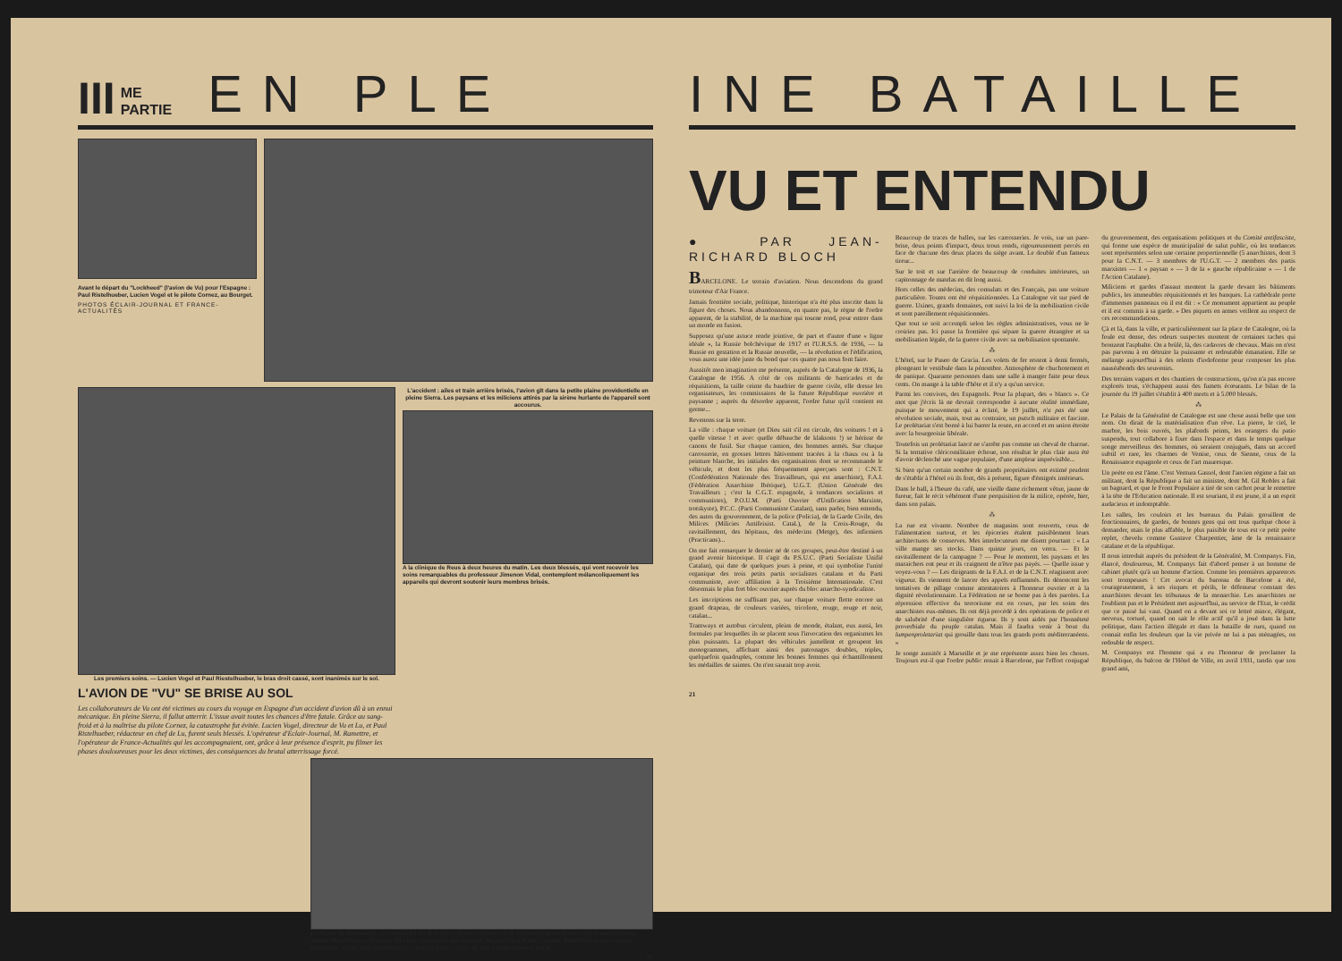III ME
PARTIE EN PLE
Avant le départ du "Lockheed" (l'avion de Vu) pour l'Espagne : Paul Ristelhueber, Lucien Vogel et le pilote Cornez, au Bourget.
PHOTOS ÉCLAIR-JOURNAL ET FRANCE-ACTUALITÉS
Les premiers soins. — Lucien Vogel et Paul Riestelhueber, le bras droit cassé, sont inanimés sur le sol.
L'AVION DE "VU" SE BRISE AU SOL
Les collaborateurs de Vu ont été victimes au cours du voyage en Espagne d'un accident d'avion dû à un ennui mécanique. En pleine Sierra, il fallut atterrir. L'issue avait toutes les chances d'être fatale. Grâce au sang-froid et à la maîtrise du pilote Cornez, la catastrophe fut évitée. Lucien Vogel, directeur de Vu et Lu, et Paul Ristelhueber, rédacteur en chef de Lu, furent seuls blessés. L'opérateur d'Eclair-Journal, M. Ramettre, et l'opérateur de France-Actualités qui les accompagnaient, ont, grâce à leur présence d'esprit, pu filmer les phases douloureuses pour les deux victimes, des conséquences du brutal atterrissage forcé.
L'accident : ailes et train arrière brisés, l'avion gît dans la petite plaine providentielle en pleine Sierra. Les paysans et les miliciens attirés par la sirène hurlante de l'appareil sont accourus.
A la clinique de Reus à deux heures du matin. Les deux blessés, qui vont recevoir les soins remarquables du professeur Jimenon Vidal, contemplent mélancoliquement les appareils qui devront soutenir leurs membres brisés.
Le départ de Barcelone. - Le conseiller de la Culture, Ventura Gassol, et le secrétaire général des milices antifascistes, Jaume Miravitllès, sont venus dire leur sympathie aux blessés. De gauche à droite : Jaume Miravitllès, Lucien Vogel, Madeleine Jacob, Paul Ristelhueber, Ventura Gassol et un de nos collaborateurs, Soria.
20
INE BATAILLE
VU ET ENTENDU
● PAR JEAN-RICHARD BLOCH
BARCELONE. Le terrain d'aviation. Nous descendons du grand trimoteur d'Air France.
Jamais frontière sociale, politique, historique n'a été plus inscrite dans la figure des choses. Nous abandonnons, en quatre pas, le règne de l'ordre apparent, de la stabilité, de la machine qui tourne rond, pour entrer dans un monde en fusion.
Supposez qu'une astuce rende jointive, de part et d'autre d'une « ligne idéale », la Russie bolchévique de 1917 et l'U.R.S.S. de 1936, — la Russie en gestation et la Russie nouvelle, — la révolution et l'édification, vous aurez une idée juste du bond que ces quatre pas nous font faire.
Aussitôt mon imagination me présente, auprès de la Catalogne de 1936, la Catalogne de 1956. A côté de ces militants de barricades et de réquisitions, la taille ceinte du baudrier de guerre civile, elle dresse les organisateurs, les commissaires de la future République ouvrière et paysanne ; auprès du désordre apparent, l'ordre futur qu'il contient en germe...
Revenons sur la terre.
La ville : chaque voiture (et Dieu sait s'il en circule, des voitures ! et à quelle vitesse ! et avec quelle débauche de klaksons !) se hérisse de canons de fusil. Sur chaque camion, des hommes armés. Sur chaque carrosserie, en grosses lettres hâtivement tracées à la chaux ou à la peinture blanche, les initiales des organisations dont se recommande le véhicule, et dont les plus fréquemment aperçues sont : C.N.T. (Confédération Nationale des Travailleurs, qui est anarchiste), F.A.I. (Fédération Anarchiste Ibérique), U.G.T. (Union Générale des Travailleurs ; c'est la C.G.T. espagnole, à tendances socialistes et communistes), P.O.U.M. (Parti Ouvrier d'Unification Marxiste, trotskyste), P.C.C. (Parti Communiste Catalan), sans parler, bien entendu, des autos du gouvernement, de la police (Policia), de la Garde Civile, des Milices (Milicies Antifeixist. Catal.), de la Croix-Rouge, du ravitaillement, des hôpitaux, des médecins (Metge), des infirmiers (Practicans)...
On me fait remarquer le dernier né de ces groupes, peut-être destiné à un grand avenir historique. Il s'agit du P.S.U.C. (Parti Socialiste Unifié Catalan), qui date de quelques jours à peine, et qui symbolise l'unité organique des trois petits partis socialistes catalans et du Parti communiste, avec affiliation à la Troisième Internationale. C'est désormais le plus fort bloc ouvrier auprès du bloc anarcho-syndicaliste.
Les inscriptions ne suffisant pas, sur chaque voiture flotte encore un grand drapeau, de couleurs variées, tricolore, rouge, rouge et noir, catalan...
Tramways et autobus circulent, pleins de monde, étalant, eux aussi, les formules par lesquelles ils se placent sous l'invocation des organismes les plus puissants. La plupart des véhicules jumellent et groupent les monogrammes, affichant ainsi des patronages doubles, triples, quelquefois quadruples, comme les bonnes femmes qui échantillonnent les médailles de saintes. On n'en saurait trop avoir.
Beaucoup de traces de balles, sur les carrosseries. Je vois, sur un pare-brise, deux points d'impact, deux trous ronds, rigoureusement percés en face de chacune des deux places du siège avant. Le doublé d'un fameux tireur...
Sur le toit et sur l'arrière de beaucoup de conduites intérieures, un capitonnage de matelas en dit long aussi.
Hors celles des médecins, des consulats et des Français, pas une voiture particulière. Toutes ont été réquisitionnées. La Catalogne vit sur pied de guerre. Usines, grands domaines, ont suivi la loi de la mobilisation civile et sont pareillement réquisitionnées.
Que tout se soit accompli selon les règles administratives, vous ne le croiriez pas. Ici passe la frontière qui sépare la guerre étrangère et sa mobilisation légale, de la guerre civile avec sa mobilisation spontanée.
⁂
L'hôtel, sur le Paseo de Gracia. Les volets de fer restent à demi fermés, plongeant le vestibule dans la pénombre. Atmosphère de chuchotement et de panique. Quarante personnes dans une salle à manger faite pour deux cents. On mange à la table d'hôte et il n'y a qu'un service.
Parmi les convives, des Espagnols. Pour la plupart, des « blancs ». Ce mot que j'écris là ne devrait correspondre à aucune réalité immédiate, puisque le mouvement qui a éclaté, le 19 juillet, n'a pas été une révolution sociale, mais, tout au contraire, un putsch militaire et fasciste. Le prolétariat s'est borné à lui barrer la route, en accord et en union étroite avec la bourgeoisie libérale.
Toutefois un prolétariat lancé ne s'arrête pas comme un cheval de charrue. Si la tentative cléricomilitaire échoue, son résultat le plus clair aura été d'avoir déclenché une vague populaire, d'une ampleur imprévisible...
Si bien qu'un certain nombre de grands propriétaires ont estimé prudent de s'établir à l'hôtel où ils font, dès à présent, figure d'émigrés intérieurs.
Dans le hall, à l'heure du café, une vieille dame richement vêtue, jaune de fureur, fait le récit véhément d'une perquisition de la milice, opérée, hier, dans son palais.
⁂
La rue est vivante. Nombre de magasins sont rouverts, ceux de l'alimentation surtout, et les épiceries étalent paisiblement leurs architectures de conserves. Mes interlocuteurs me disent pourtant : « La ville mange ses stocks. Dans quinze jours, on verra. — Et le ravitaillement de la campagne ? — Pour le moment, les paysans et les maraichers ont peur et ils craignent de n'être pas payés. — Quelle issue y voyez-vous ? — Les dirigeants de la F.A.I. et de la C.N.T. réagissent avec vigueur. Ils viennent de lancer des appels enflammés. Ils dénoncent les tentatives de pillage comme attentatoires à l'honneur ouvrier et à la dignité révolutionnaire. La Fédération ne se borne pas à des paroles. La répression effective du terrorisme est en cours, par les soins des anarchistes eux-mêmes. Ils ont déjà procédé à des opérations de police et de salubrité d'une singulière rigueur. Ils y sont aidés par l'honnêteté proverbiale du peuple catalan. Mais il faudra venir à bout du lumpenproletariat qui grouille dans tous les grands ports méditerranéens. »
Je songe aussitôt à Marseille et je me représente assez bien les choses. Toujours est-il que l'ordre public renait à Barcelone, par l'effort conjugué du gouvernement, des organisations politiques et du Comité antifasciste, qui forme une espèce de municipalité de salut public, où les tendances sont représentées selon une certaine proportionnelle (5 anarchistes, dont 3 pour la C.N.T. — 3 membres de l'U.G.T. — 2 membres des partis marxistes — 1 « paysan » — 3 de la « gauche républicaine » — 1 de l'Action Catalane).
Miliciens et gardes d'assaut montent la garde devant les bâtiments publics, les immeubles réquisitionnés et les banques. La cathédrale porte d'immenses panneaux où il est dit : « Ce monument appartient au peuple et il est commis à sa garde. » Des piquets en armes veillent au respect de ces recommandations.
Çà et là, dans la ville, et particulièrement sur la place de Catalogne, où la foule est dense, des odeurs suspectes montent de certaines taches qui bronzent l'asphalte. On a brûlé, là, des cadavres de chevaux. Mais on n'est pas parvenu à en détruire la puissante et redoutable émanation. Elle se mélange aujourd'hui à des relents d'iodoforme pour composer les plus nauséabonds des souvenirs.
Des terrains vagues et des chantiers de constructions, qu'on n'a pas encore explorés tous, s'échappent aussi des fumets écœurants. Le bilan de la journée du 19 juillet s'établit à 400 morts et à 5.000 blessés.
⁂
Le Palais de la Généralité de Catalogne est une chose aussi belle que son nom. On dirait de la matérialisation d'un rêve. La pierre, le ciel, le marbre, les bois ouvrés, les plafonds peints, les orangers du patio suspendu, tout collabore à fixer dans l'espace et dans le temps quelque songe merveilleux des hommes, où seraient conjugués, dans un accord subtil et rare, les charmes de Venise, ceux de Sienne, ceux de la Renaissance espagnole et ceux de l'art mauresque.
Un poète en est l'âme. C'est Ventura Gassol, dont l'ancien régime a fait un militant, dont la République a fait un ministre, dont M. Gil Robles a fait un bagnard, et que le Front Populaire a tiré de son cachot pour le remettre à la tête de l'Education nationale. Il est souriant, il est jeune, il a un esprit audacieux et indomptable.
Les salles, les couloirs et les bureaux du Palais grouillent de fonctionnaires, de gardes, de bonnes gens qui ont tous quelque chose à demander, mais le plus affable, le plus paisible de tous est ce petit poète replet, chevelu comme Gustave Charpentier, âme de la renaissance catalane et de la république.
Il nous introduit auprès du président de la Généralité, M. Companys. Fin, élancé, douloureux, M. Companys fait d'abord penser à un homme de cabinet plutôt qu'à un homme d'action. Comme les premières apparences sont trompeuses ! Cet avocat du barreau de Barcelone a été, courageusement, à ses risques et périls, le défenseur constant des anarchistes devant les tribunaux de la monarchie. Les anarchistes ne l'oublient pas et le Président met aujourd'hui, au service de l'Etat, le crédit que ce passé lui vaut. Quand on a devant soi ce lettré mince, élégant, nerveux, torturé, quand on sait le rôle actif qu'il a joué dans la lutte politique, dans l'action illégale et dans la bataille de rues, quand on connait enfin les douleurs que la vie privée ne lui a pas ménagées, on redouble de respect.
M. Companys est l'homme qui a eu l'honneur de proclamer la République, du balcon de l'Hôtel de Ville, en avril 1931, tandis que son grand ami,
21